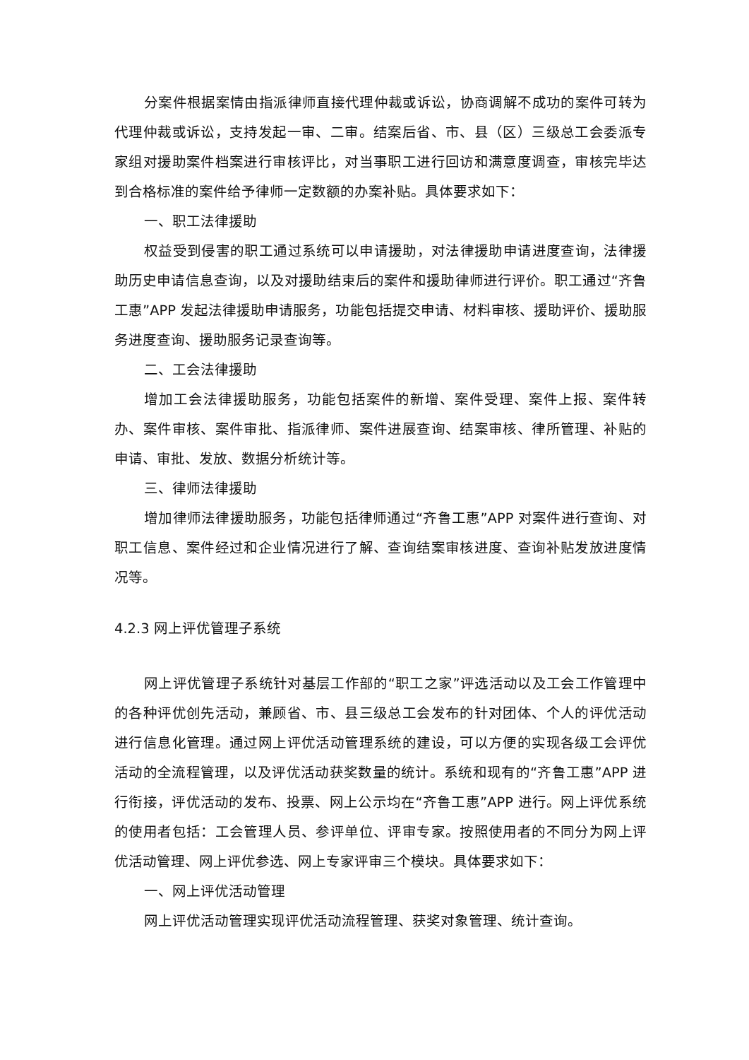分案件根据案情由指派律师直接代理仲裁或诉讼，协商调解不成功的案件可转为代理仲裁或诉讼，支持发起一审、二审。结案后省、市、县（区）三级总工会委派专家组对援助案件档案进行审核评比，对当事职工进行回访和满意度调查，审核完毕达到合格标准的案件给予律师一定数额的办案补贴。具体要求如下：
一、职工法律援助
权益受到侵害的职工通过系统可以申请援助，对法律援助申请进度查询，法律援助历史申请信息查询，以及对援助结束后的案件和援助律师进行评价。职工通过“齐鲁工惠”APP 发起法律援助申请服务，功能包括提交申请、材料审核、援助评价、援助服务进度查询、援助服务记录查询等。
二、工会法律援助
增加工会法律援助服务，功能包括案件的新增、案件受理、案件上报、案件转办、案件审核、案件审批、指派律师、案件进展查询、结案审核、律所管理、补贴的申请、审批、发放、数据分析统计等。
三、律师法律援助
增加律师法律援助服务，功能包括律师通过“齐鲁工惠”APP 对案件进行查询、对职工信息、案件经过和企业情况进行了解、查询结案审核进度、查询补贴发放进度情况等。
4.2.3 网上评优管理子系统
网上评优管理子系统针对基层工作部的“职工之家”评选活动以及工会工作管理中的各种评优创先活动，兼顾省、市、县三级总工会发布的针对团体、个人的评优活动进行信息化管理。通过网上评优活动管理系统的建设，可以方便的实现各级工会评优活动的全流程管理，以及评优活动获奖数量的统计。系统和现有的“齐鲁工惠”APP 进行衔接，评优活动的发布、投票、网上公示均在“齐鲁工惠”APP 进行。网上评优系统的使用者包括：工会管理人员、参评单位、评审专家。按照使用者的不同分为网上评优活动管理、网上评优参选、网上专家评审三个模块。具体要求如下：
一、网上评优活动管理
网上评优活动管理实现评优活动流程管理、获奖对象管理、统计查询。